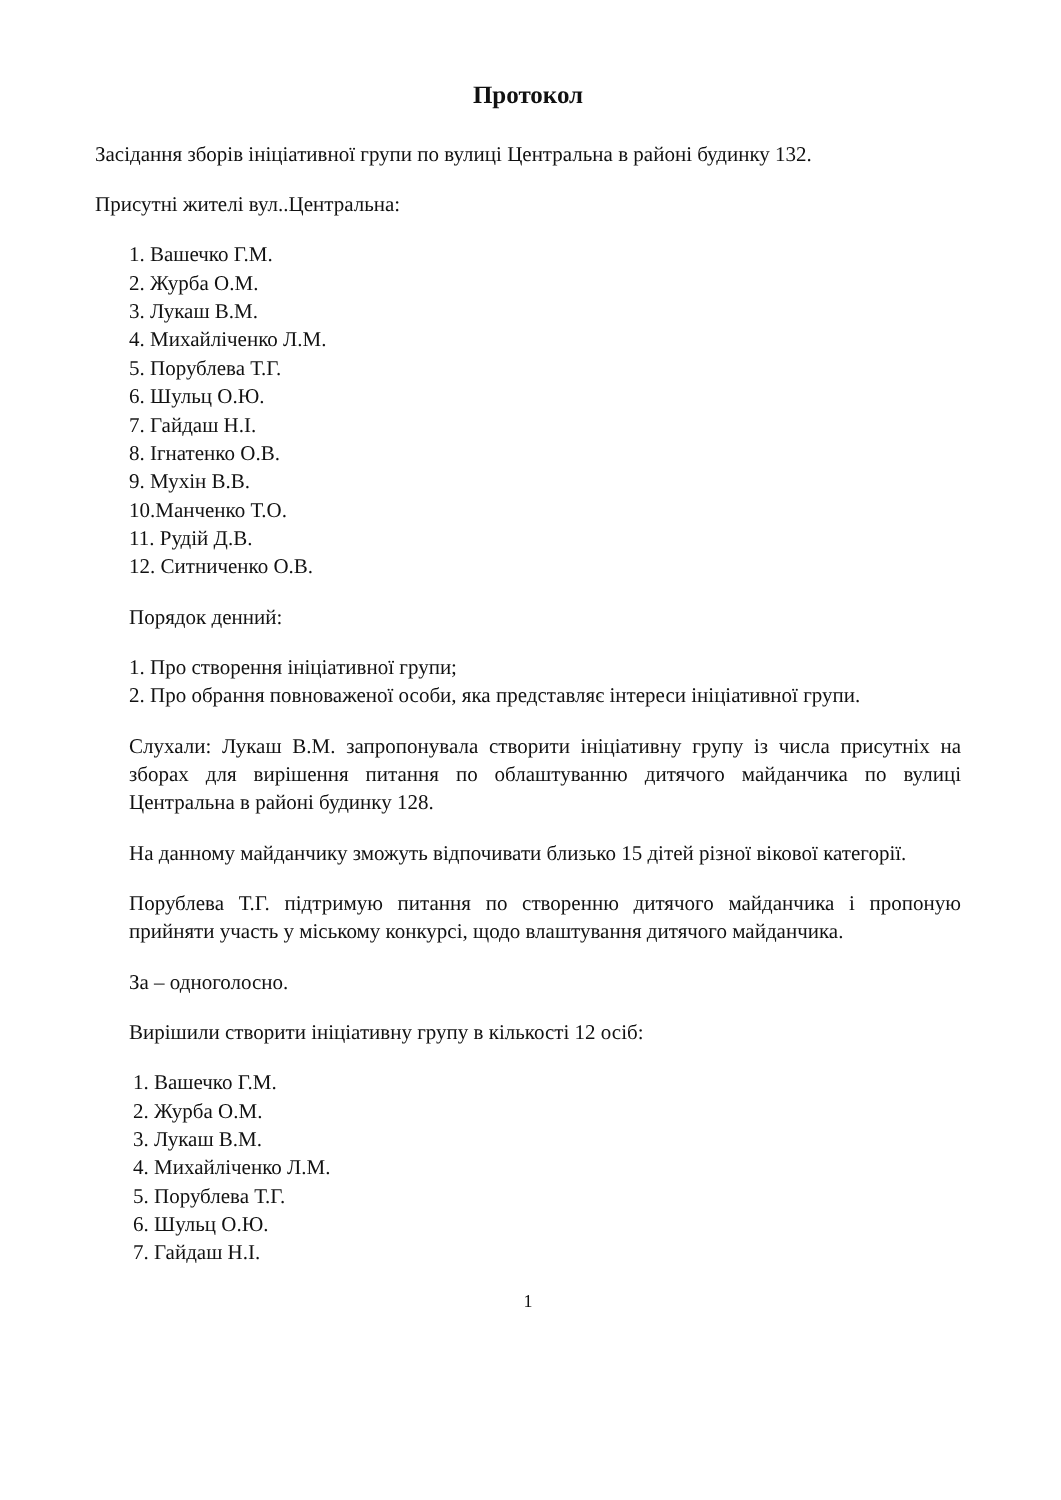Протокол
Засідання зборів ініціативної групи по вулиці Центральна в районі будинку 132.
Присутні жителі вул..Центральна:
1. Вашечко Г.М.
2. Журба О.М.
3. Лукаш В.М.
4. Михайліченко Л.М.
5. Порублева Т.Г.
6. Шульц О.Ю.
7. Гайдаш Н.І.
8. Ігнатенко О.В.
9. Мухін В.В.
10.Манченко Т.О.
11. Рудій Д.В.
12. Ситниченко О.В.
Порядок денний:
1. Про створення ініціативної групи;
2. Про обрання повноваженої особи, яка представляє інтереси ініціативної групи.
Слухали: Лукаш В.М. запропонувала створити ініціативну групу із числа присутніх на зборах для вирішення питання по облаштуванню дитячого майданчика по вулиці Центральна в районі будинку 128.
На данному майданчику зможуть відпочивати близько 15 дітей різної вікової категорії.
Порублева Т.Г. підтримую питання по створенню дитячого майданчика і пропоную прийняти участь у міському конкурсі, щодо влаштування дитячого майданчика.
За – одноголосно.
Вирішили створити ініціативну групу в кількості 12 осіб:
1. Вашечко Г.М.
2. Журба О.М.
3. Лукаш В.М.
4. Михайліченко Л.М.
5. Порублева Т.Г.
6. Шульц О.Ю.
7. Гайдаш Н.І.
1